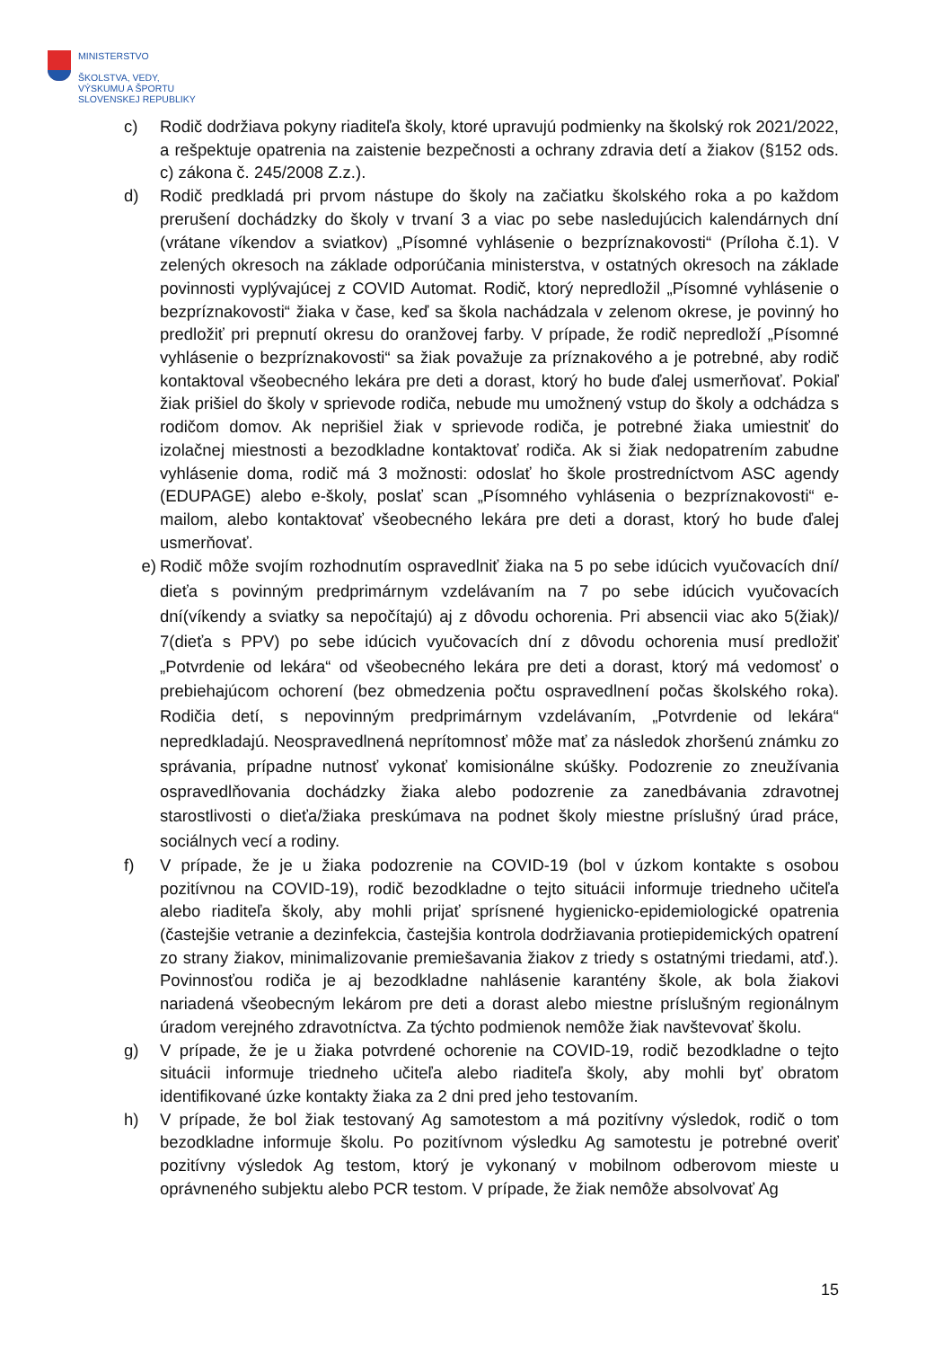MINISTERSTVO
ŠKOLSTVA, VEDY,
VÝSKUMU A ŠPORTU
SLOVENSKEJ REPUBLIKY
c) Rodič dodržiava pokyny riaditeľa školy, ktoré upravujú podmienky na školský rok 2021/2022, a rešpektuje opatrenia na zaistenie bezpečnosti a ochrany zdravia detí a žiakov (§152 ods. c) zákona č. 245/2008 Z.z.).
d) Rodič predkladá pri prvom nástupe do školy na začiatku školského roka a po každom prerušení dochádzky do školy v trvaní 3 a viac po sebe nasledujúcich kalendárnych dní (vrátane víkendov a sviatkov) „Písomné vyhlásenie o bezpríznakovosti“ (Príloha č.1). V zelených okresoch na základe odporúčania ministerstva, v ostatných okresoch na základe povinnosti vyplývajúcej z COVID Automat. Rodič, ktorý nepredložil „Písomné vyhlásenie o bezpríznakovosti“ žiaka v čase, keď sa škola nachádzala v zelenom okrese, je povinný ho predložiť pri prepnutí okresu do oranžovej farby. V prípade, že rodič nepredloží „Písomné vyhlásenie o bezpríznakovosti“ sa žiak považuje za príznakového a je potrebné, aby rodič kontaktoval všeobecného lekára pre deti a dorast, ktorý ho bude ďalej usmerňovať. Pokiaľ žiak prišiel do školy v sprievode rodiča, nebude mu umožnený vstup do školy a odchádza s rodičom domov. Ak neprišiel žiak v sprievode rodiča, je potrebné žiaka umiestniť do izolačnej miestnosti a bezodkladne kontaktovať rodiča. Ak si žiak nedopatrením zabudne vyhlásenie doma, rodič má 3 možnosti: odoslať ho škole prostredníctvom ASC agendy (EDUPAGE) alebo e-školy, poslať scan „Písomného vyhlásenia o bezpríznakovosti“ e-mailom, alebo kontaktovať všeobecného lekára pre deti a dorast, ktorý ho bude ďalej usmerňovať.
e) Rodič môže svojím rozhodnutím ospravedlniť žiaka na 5 po sebe idúcich vyučovacích dní/ dieťa s povinným predprimárnym vzdelávaním na 7 po sebe idúcich vyučovacích dní(víkendy a sviatky sa nepočítajú) aj z dôvodu ochorenia. Pri absencii viac ako 5(žiak)/ 7(dieťa s PPV) po sebe idúcich vyučovacích dní z dôvodu ochorenia musí predložiť „Potvrdenie od lekára“ od všeobecného lekára pre deti a dorast, ktorý má vedomosť o prebiehajúcom ochorení (bez obmedzenia počtu ospravedlnení počas školského roka). Rodičia detí, s nepovinným predprimárnym vzdelávaním, „Potvrdenie od lekára“ nepredkladajú. Neospravedlnená neprítomnosť môže mať za následok zhoršenú známku zo správania, prípadne nutnosť vykonať komisionálne skúšky. Podozrenie zo zneužívania ospravedlňovania dochádzky žiaka alebo podozrenie za zanedbávania zdravotnej starostlivosti o dieťa/žiaka preskúmava na podnet školy miestne príslušný úrad práce, sociálnych vecí a rodiny.
f) V prípade, že je u žiaka podozrenie na COVID-19 (bol v úzkom kontakte s osobou pozitívnou na COVID-19), rodič bezodkladne o tejto situácii informuje triedneho učiteľa alebo riaditeľa školy, aby mohli prijať sprísnené hygienicko-epidemiologické opatrenia (častejšie vetranie a dezinfekcia, častejšia kontrola dodržiavania protiepidemických opatrení zo strany žiakov, minimalizovanie premiešavania žiakov z triedy s ostatnými triedami, atď.). Povinnosťou rodiča je aj bezodkladne nahlásenie karantény škole, ak bola žiakovi nariadená všeobecným lekárom pre deti a dorast alebo miestne príslušným regionálnym úradom verejného zdravotníctva. Za týchto podmienok nemôže žiak navštevovať školu.
g) V prípade, že je u žiaka potvrdené ochorenie na COVID-19, rodič bezodkladne o tejto situácii informuje triedneho učiteľa alebo riaditeľa školy, aby mohli byť obratom identifikované úzke kontakty žiaka za 2 dni pred jeho testovaním.
h) V prípade, že bol žiak testovaný Ag samotestom a má pozitívny výsledok, rodič o tom bezodkladne informuje školu. Po pozitívnom výsledku Ag samotestu je potrebné overiť pozitívny výsledok Ag testom, ktorý je vykonaný v mobilnom odberovom mieste u oprávneného subjektu alebo PCR testom. V prípade, že žiak nemôže absolvovať Ag
15